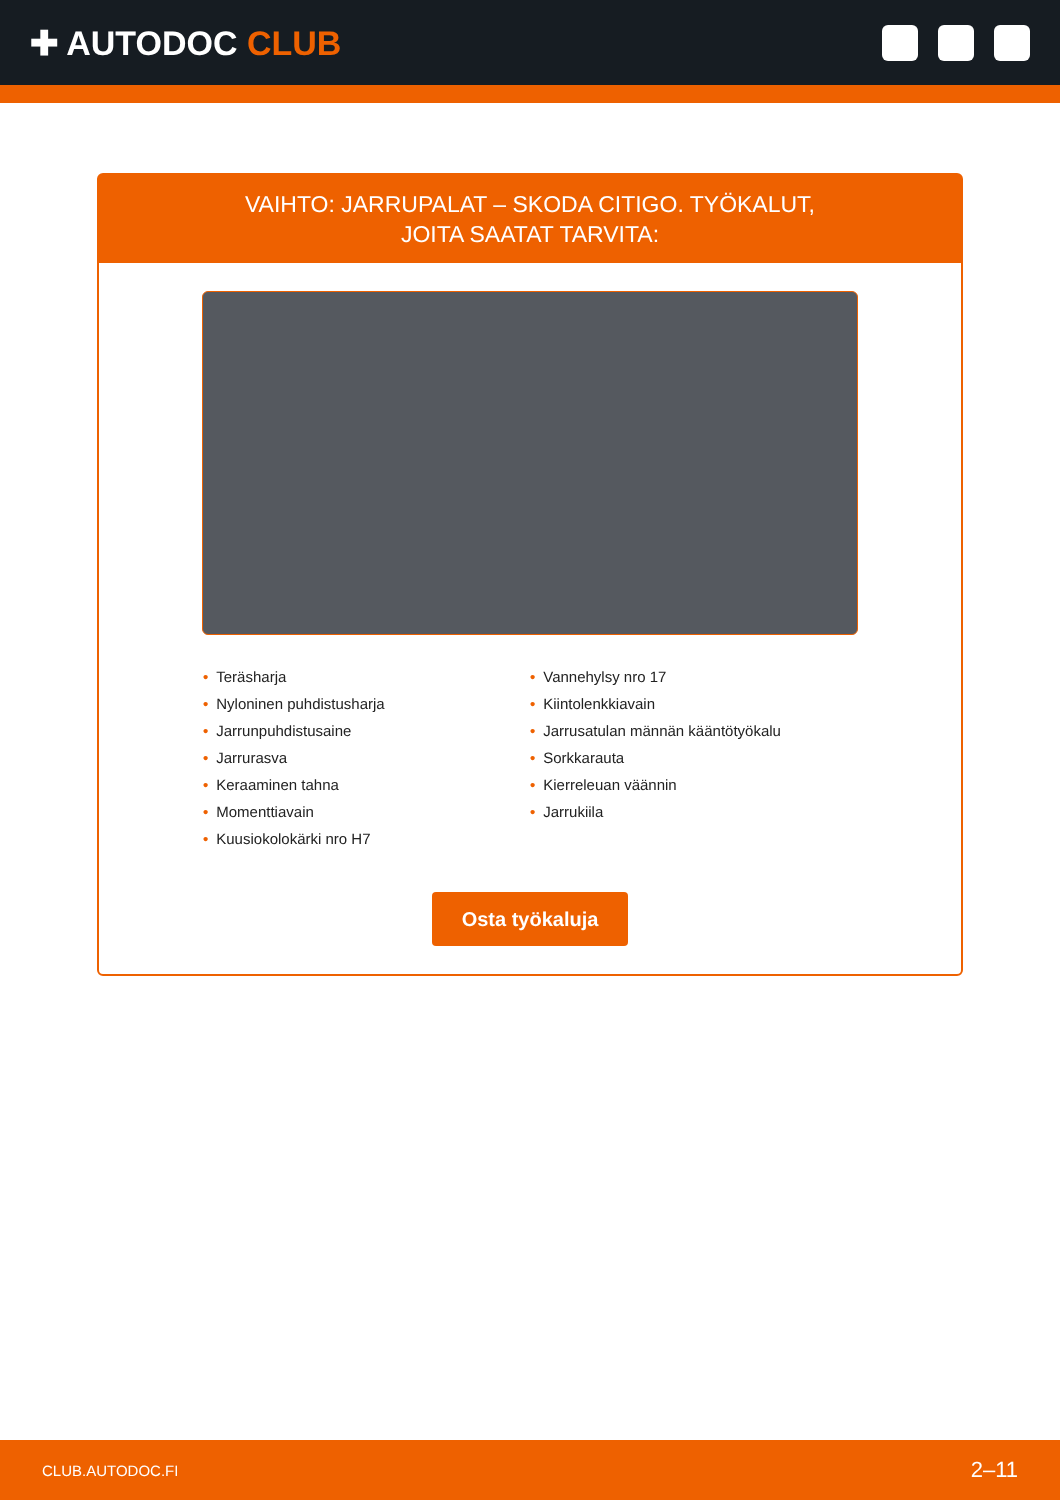✚ AUTODOC CLUB
VAIHTO: JARRUPALAT – SKODA CITIGO. TYÖKALUT,
JOITA SAATAT TARVITA:
• Teräsharja
• Nyloninen puhdistusharja
• Jarrunpuhdistusaine
• Jarrurasva
• Keraaminen tahna
• Momenttiavain
• Kuusiokolokärki nro H7
• Vannehylsy nro 17
• Kiintolenkkiavain
• Jarrusatulan männän kääntötyökalu
• Sorkkarauta
• Kierreleuan väännin
• Jarrukiila
Osta työkaluja
CLUB.AUTODOC.FI 2–11